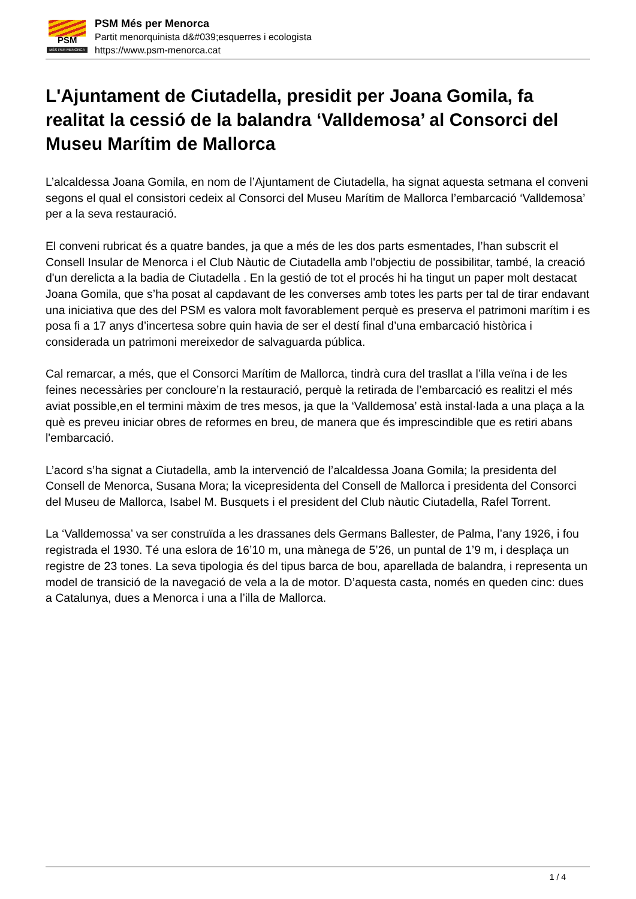PSM
MÉS PER MENORCA
PSM Més per Menorca
Partit menorquinista d&#039;esquerres i ecologista
https://www.psm-menorca.cat
L'Ajuntament de Ciutadella, presidit per Joana Gomila, fa realitat la cessió de la balandra ‘Valldemosa’ al Consorci del Museu Marítim de Mallorca
L’alcaldessa Joana Gomila, en nom de l’Ajuntament de Ciutadella, ha signat aquesta setmana el conveni segons el qual el consistori cedeix al Consorci del Museu Marítim de Mallorca l’embarcació ‘Valldemosa’ per a la seva restauració.
El conveni rubricat és a quatre bandes, ja que a més de les dos parts esmentades, l’han subscrit el Consell Insular de Menorca i el Club Nàutic de Ciutadella amb l'objectiu de possibilitar, també, la creació d'un derelicta a la badia de Ciutadella . En la gestió de tot el procés hi ha tingut un paper molt destacat Joana Gomila, que s’ha posat al capdavant de les converses amb totes les parts per tal de tirar endavant una iniciativa que des del PSM es valora molt favorablement perquè es preserva el patrimoni marítim i es posa fi a 17 anys d’incertesa sobre quin havia de ser el destí final d’una embarcació històrica i considerada un patrimoni mereixedor de salvaguarda pública.
Cal remarcar, a més, que el Consorci Marítim de Mallorca, tindrà cura del trasllat a l’illa veïna i de les feines necessàries per concloure’n la restauració, perquè la retirada de l’embarcació es realitzi el més aviat possible,en el termini màxim de tres mesos, ja que la ‘Valldemosa’ està instal·lada a una plaça a la què es preveu iniciar obres de reformes en breu, de manera que és imprescindible que es retiri abans l'embarcació.
L’acord s’ha signat a Ciutadella, amb la intervenció de l’alcaldessa Joana Gomila; la presidenta del Consell de Menorca, Susana Mora; la vicepresidenta del Consell de Mallorca i presidenta del Consorci del Museu de Mallorca, Isabel M. Busquets i el president del Club nàutic Ciutadella, Rafel Torrent.
La ‘Valldemossa’ va ser construïda a les drassanes dels Germans Ballester, de Palma, l’any 1926, i fou registrada el 1930. Té una eslora de 16’10 m, una mànega de 5’26, un puntal de 1’9 m, i desplaça un registre de 23 tones. La seva tipologia és del tipus barca de bou, aparellada de balandra, i representa un model de transició de la navegació de vela a la de motor. D’aquesta casta, només en queden cinc: dues a Catalunya, dues a Menorca i una a l’illa de Mallorca.
1 / 4